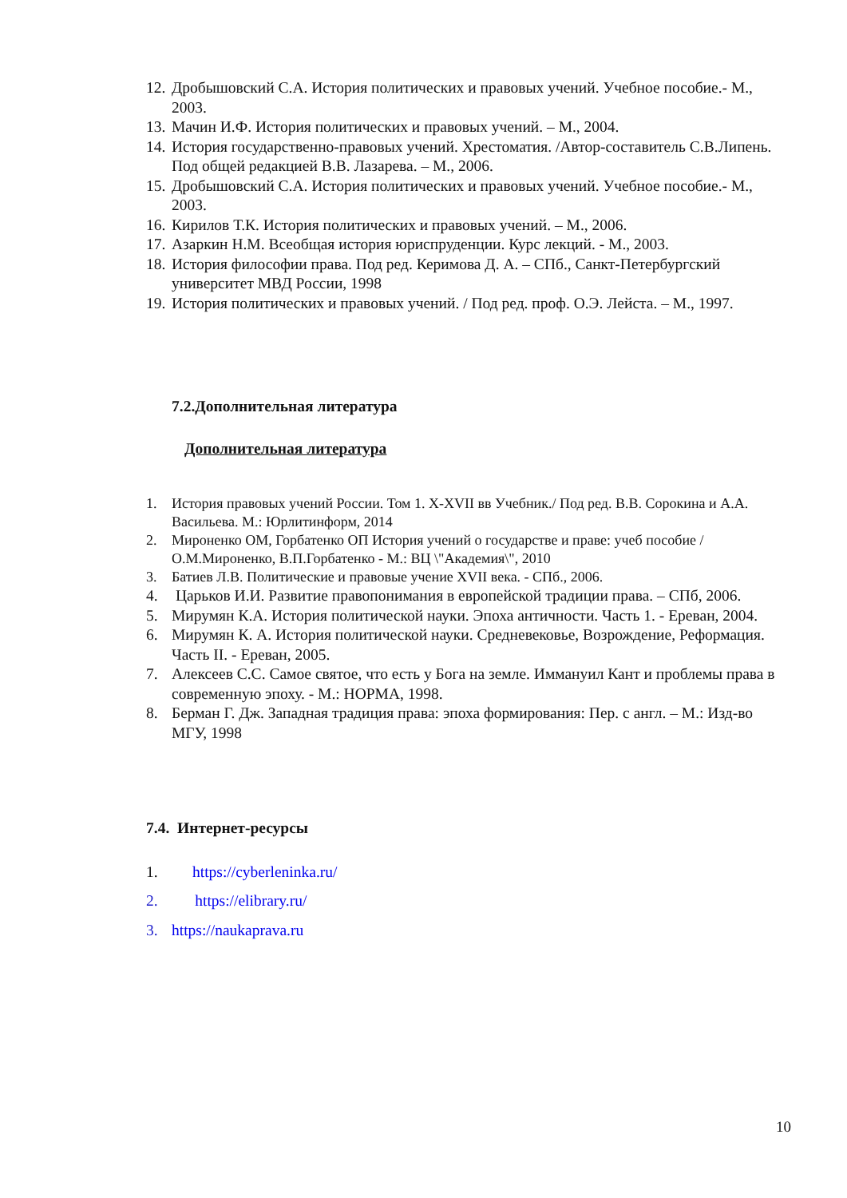12. Дробышовский С.А. История политических и правовых учений. Учебное пособие.- М., 2003.
13. Мачин И.Ф. История политических и правовых учений. – М., 2004.
14. История государственно-правовых учений. Хрестоматия. /Автор-составитель С.В.Липень. Под общей редакцией В.В. Лазарева. – М., 2006.
15. Дробышовский С.А. История политических и правовых учений. Учебное пособие.- М., 2003.
16. Кирилов Т.К. История политических и правовых учений. – М., 2006.
17. Азаркин Н.М. Всеобщая история юриспруденции. Курс лекций. - М., 2003.
18. История философии права. Под ред. Керимова Д. А. – СПб., Санкт-Петербургский университет МВД России, 1998
19. История политических и правовых учений. / Под ред. проф. О.Э. Лейста. – М., 1997.
7.2.Дополнительная литература
Дополнительная литература
1. История правовых учений России. Том 1. X-XVII вв Учебник./ Под ред. В.В. Сорокина и А.А. Васильева. М.: Юрлитинформ, 2014
2. Мироненко ОМ, Горбатенко ОП История учений о государстве и праве: учеб пособие / О.М.Мироненко, В.П.Горбатенко - М.: ВЦ \"Академия\", 2010
3. Батиев Л.В. Политические и правовые учение XVII века. - СПб., 2006.
4. Царьков И.И. Развитие правопонимания в европейской традиции права. – СПб, 2006.
5. Мирумян К.А. История политической науки. Эпоха античности. Часть 1. - Ереван, 2004.
6. Мирумян К. А. История политической науки. Средневековье, Возрождение, Реформация. Часть II. - Ереван, 2005.
7. Алексеев С.С. Самое святое, что есть у Бога на земле. Иммануил Кант и проблемы права в современную эпоху. - М.: НОРМА, 1998.
8. Берман Г. Дж. Западная традиция права: эпоха формирования: Пер. с англ. – М.: Изд-во МГУ, 1998
7.4. Интернет-ресурсы
1. https://cyberleninka.ru/
2. https://elibrary.ru/
3. https://naukaprava.ru
10